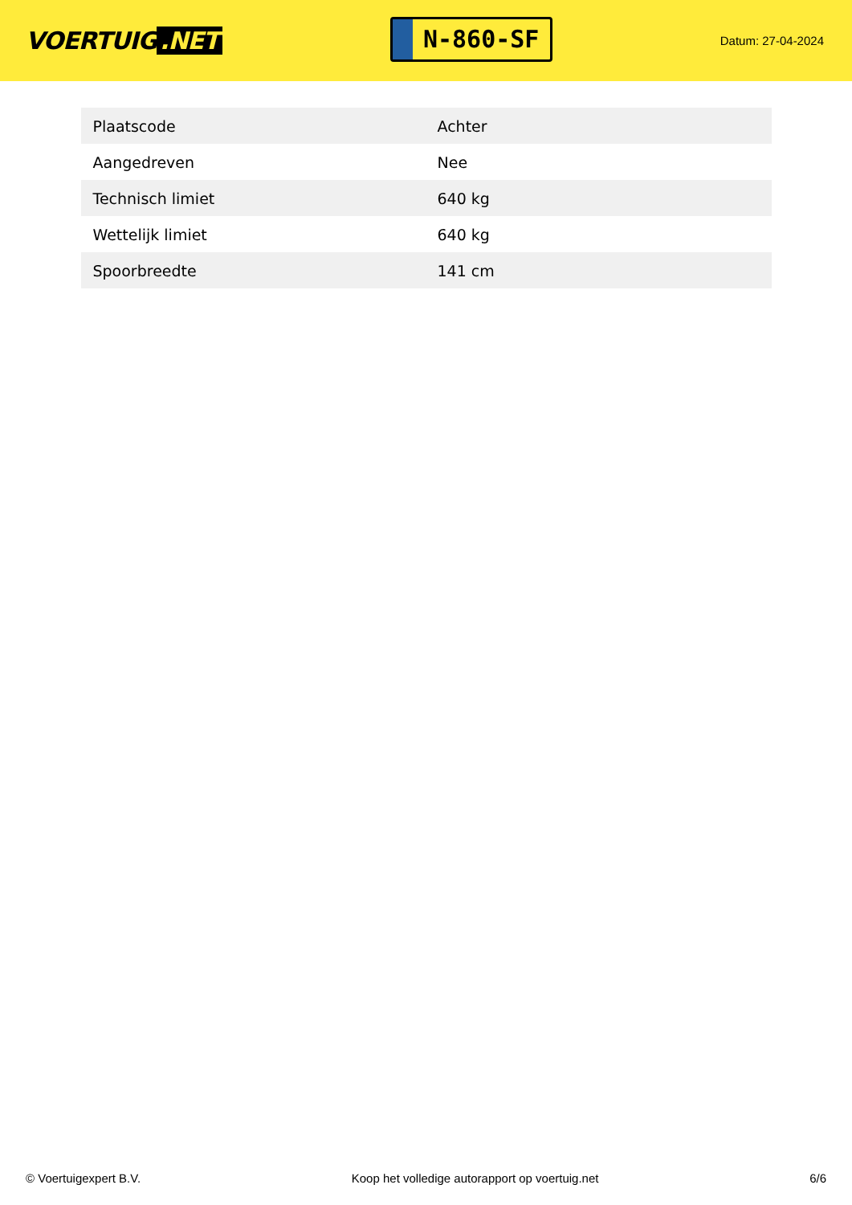VOERTUIG.NET
N-860-SF
Datum: 27-04-2024
| Plaatscode | Achter |
| Aangedreven | Nee |
| Technisch limiet | 640 kg |
| Wettelijk limiet | 640 kg |
| Spoorbreedte | 141 cm |
© Voertuigexpert B.V. Koop het volledige autorapport op voertuig.net 6/6